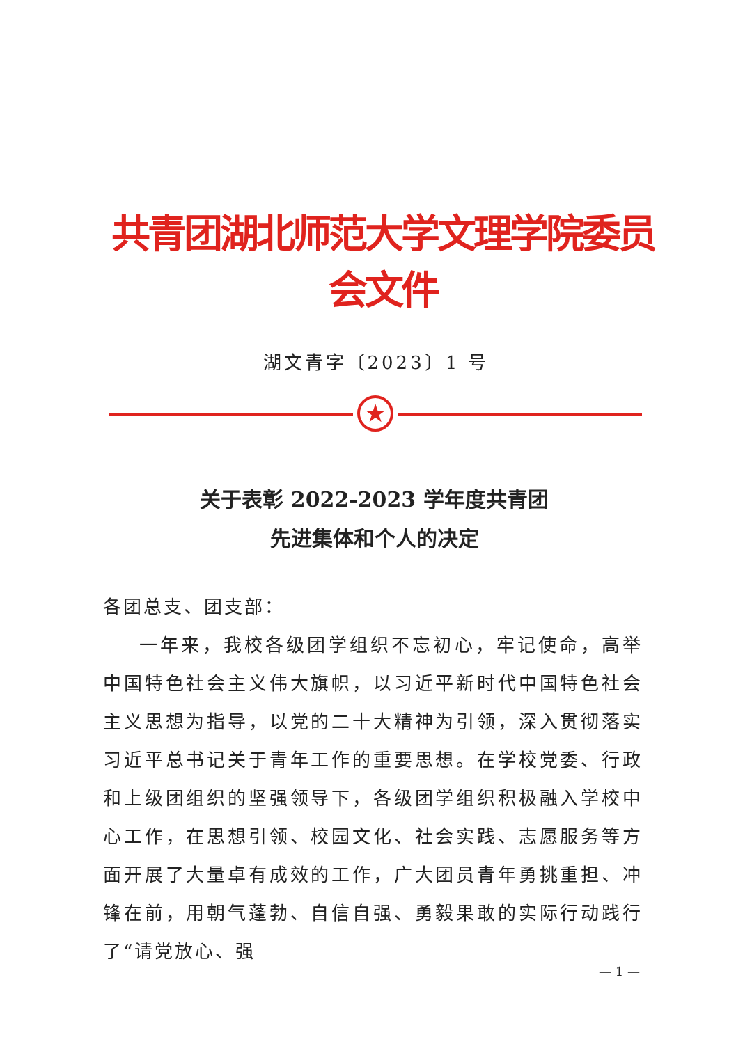共青团湖北师范大学文理学院委员会文件
湖文青字〔2023〕1 号
★
关于表彰 2022-2023 学年度共青团
先进集体和个人的决定
各团总支、团支部：
一年来，我校各级团学组织不忘初心，牢记使命，高举中国特色社会主义伟大旗帜，以习近平新时代中国特色社会主义思想为指导，以党的二十大精神为引领，深入贯彻落实习近平总书记关于青年工作的重要思想。在学校党委、行政和上级团组织的坚强领导下，各级团学组织积极融入学校中心工作，在思想引领、校园文化、社会实践、志愿服务等方面开展了大量卓有成效的工作，广大团员青年勇挑重担、冲锋在前，用朝气蓬勃、自信自强、勇毅果敢的实际行动践行了“请党放心、强
— 1 —